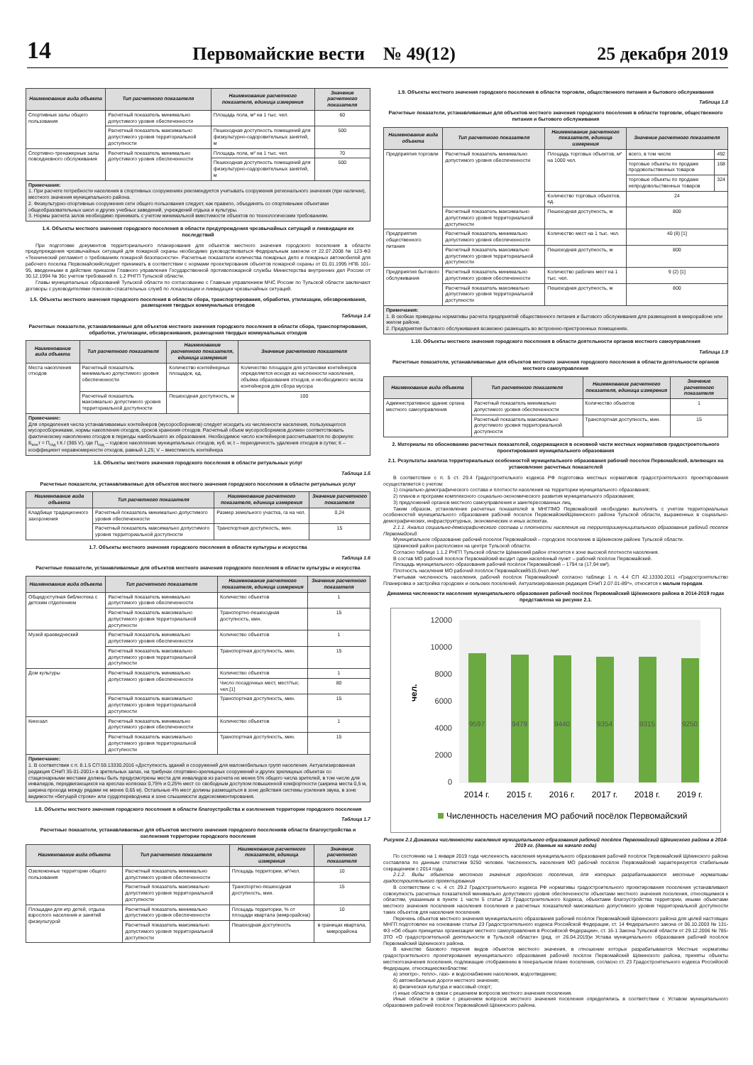14 Первомайские вести № 49(12) 25 декабря 2019
| Наименование вида объекта | Тип расчетного показателя | Наименование расчетного показателя, единица измерения | Значение расчетного показателя |
| --- | --- | --- | --- |
| Спортивные залы общего пользования | Расчетный показатель минимально допустимого уровня обеспеченности | Площадь пола, м² на 1 тыс. чел. | 60 |
| | Расчетный показатель максимально допустимого уровня территориальной доступности | Пешеходная доступность помещений для физкультурно-оздоровительных занятий, м | 500 |
| Спортивно-тренажерные залы повседневного обслуживания | Расчетный показатель минимально допустимого уровня обеспеченности | Площадь пола, м² на 1 тыс. чел. | 70 |
| | | Пешеходная доступность помещений для физкультурно-оздоровительных занятий, м | 500 |
| Примечания: 1. При расчете потребности населения в спортивных сооружениях рекомендуется учитывать сооружения регионального значения (при наличии), местного значения муниципального района. 2. Физкультурно-спортивные сооружения сети общего пользования следует, как правило, объединять со спортивными объектами общеобразовательных школ и других учебных заведений, учреждений отдыха и культуры. 3. Нормы расчета залов необходимо принимать с учетом минимальной вместимости объектов по технологическим требованиям. | | | |
1.4. Объекты местного значения городского поселения в области предупреждения чрезвычайных ситуаций и ликвидации их последствий
При подготовке документов территориального планирования для объектов местного значения городского поселения в области предупреждения чрезвычайных ситуаций для пожарной охраны необходимо руководствоваться Федеральным законом от 22.07.2008 № 123-ФЗ «Технический регламент о требованиях пожарной безопасности». Расчетные показатели количества пожарных депо и пожарных автомобилей для рабочего поселка Первомайскийследует принимать в соответствии с нормами проектирования объектов пожарной охраны от 01.01.1995 НПБ 101-95, введенными в действие приказом Главного управления Государственной противопожарной службы Министерства внутренних дел России от 30.12.1994 № 36с учетом требований п. 1.2 РНГП Тульской области.
Главы муниципальных образований Тульской области по согласованию с Главным управлением МЧС России по Тульской области заключают договоры с руководителями поисково-спасательных служб по локализации и ликвидации чрезвычайных ситуаций.
1.5. Объекты местного значения городского поселения в области сбора, транспортирования, обработки, утилизации, обезвреживания, размещения твердых коммунальных отходов
Таблица 1.4
Расчетные показатели, устанавливаемые для объектов местного значения городского поселения в области сбора, транспортирования, обработки, утилизации, обезвреживания, размещения твердых коммунальных отходов
| Наименование вида объекта | Тип расчетного показателя | Наименование расчетного показателя, единица измерения | Значение расчетного показателя |
| --- | --- | --- | --- |
| Места накопления отходов | Расчетный показатель минимально допустимого уровня обеспеченности | Количество контейнерных площадок, ед. | Количество площадок для установки контейнеров определяется исходя из численности населения, объёма образования отходов, и необходимого числа контейнеров для сбора мусора |
| | Расчетный показатель максимально допустимого уровня территориальной доступности | Пешеходная доступность, м | 100 |
| Примечание: Для определения числа устанавливаемых контейнеров (мусоросборников) следует исходить из численности населения, пользующегося мусоросборниками, нормы накопления отходов, сроков хранения отходов. Расчетный объем мусоросборников должен соответствовать фактическому накоплению отходов в периоды наибольшего их образования. Необходимое число контейнеров рассчитывается по формуле: Б<sub>кон</sub>т = П<sub>год</sub> t К / (365 V), где П<sub>год</sub> – годовое накопление муниципальных отходов, куб. м; t – периодичность удаления отходов в сутки; К – коэффициент неравномерности отходов, равный 1,25; V – вместимость контейнера | | | |
1.6. Объекты местного значения городского поселения в области ритуальных услуг
Таблица 1.5
Расчетные показатели, устанавливаемые для объектов местного значения городского поселения в области ритуальных услуг
| Наименование вида объекта | Тип расчетного показателя | Наименование расчетного показателя, единица измерения | Значение расчетного показателя |
| --- | --- | --- | --- |
| Кладбище традиционного захоронения | Расчетный показатель минимально допустимого уровня обеспеченности | Размер земельного участка, га на чел. | 0,24 |
| | Расчетный показатель максимально допустимого уровня территориальной доступности | Транспортная доступность, мин. | 15 |
1.7. Объекты местного значения городского поселения в области культуры и искусства
Таблица 1.6
Расчетные показатели, устанавливаемые для объектов местного значения городского поселения в области культуры и искусства
| Наименование вида объекта | Тип расчетного показателя | Наименование расчетного показателя, единица измерения | Значение расчетного показателя |
| --- | --- | --- | --- |
| Общедоступная библиотека с детским отделением | Расчетный показатель минимально допустимого уровня обеспеченности | Количество объектов | 1 |
| | Расчетный показатель максимально допустимого уровня территориальной доступности | Транспортно-пешеходная доступность, мин. | 15 |
| Музей краеведческий | Расчетный показатель минимально допустимого уровня обеспеченности | Количество объектов | 1 |
| | Расчетный показатель максимально допустимого уровня территориальной доступности | Транспортная доступность, мин. | 15 |
| Дом культуры | Расчетный показатель минимально допустимого уровня обеспеченности | Количество объектов | 1 |
| | | Число посадочных мест, мест/тыс. чел.[1] | 80 |
| | Расчетный показатель максимально допустимого уровня территориальной доступности | Транспортная доступность, мин. | 15 |
| Кинозал | Расчетный показатель минимально допустимого уровня обеспеченности | Количество объектов | 1 |
| | Расчетный показатель максимально допустимого уровня территориальной доступности | Транспортная доступность, мин. | 15 |
| Примечание: 1. В соответствии с п. 8.1.5 СП 59.13330.2016 «Доступность зданий и сооружений для маломобильных групп населения. Актуализированная редакция СНиП 35-01-2001» в зрительных залах, на трибунах спортивно-зрелищных сооружений и других зрелищных объектах со стационарными местами должны быть предусмотрены места для инвалидов из расчета не менее 5% общего числа зрителей, в том числе для инвалидов, передвигающихся на креслах-колясках 0,75% и 0,25% мест со свободным доступом повышенной комфортности (ширина места 0,5 м, ширина прохода между рядами не менее 0,65 м). Остальные 4% мест должны размещаться в зоне действия системы усиления звука, в зоне видимости «бегущей строки» или сурдопереводчика и зоне слышимости аудиокомментирования. | | | |
1.8. Объекты местного значения городского поселения в области благоустройства и озеленения территории городского поселения
Таблица 1.7
Расчетные показатели, устанавливаемые для объектов местного значения городского поселенияв области благоустройства и озеленения территории городского поселения
| Наименование вида объекта | Тип расчетного показателя | Наименование расчетного показателя, единица измерения | Значение расчетного показателя |
| --- | --- | --- | --- |
| Озелененные территории общего пользования | Расчетный показатель минимально допустимого уровня обеспеченности | Площадь территории, м²/чел. | 10 |
| | Расчетный показатель максимально допустимого уровня территориальной доступности | Транспортно-пешеходная доступность, мин. | 15 |
| Площадки для игр детей, отдыха взрослого населения и занятий физкультурой | Расчетный показатель минимально допустимого уровня обеспеченности | Площадь территории, % от площади квартала (микрорайона) | 10 |
| | Расчетный показатель максимально допустимого уровня территориальной доступности | Пешеходная доступность | в границах квартала, микрорайона |
1.9. Объекты местного значения городского поселения в области торговли, общественного питания и бытового обслуживания
Таблица 1.8
Расчетные показатели, устанавливаемые для объектов местного значения городского поселения в области торговли, общественного питания и бытового обслуживания
| Наименование вида объекта | Тип расчетного показателя | Наименование расчетного показателя, единица измерения | Значение расчетного показателя | |
| --- | --- | --- | --- | --- |
| Предприятия торговли | Расчетный показатель минимально допустимого уровня обеспеченности | Площадь торговых объектов, м² на 1000 чел. | всего, в том числе | 492 |
| | | | торговые объекты по продаже продовольственных товаров | 168 |
| | | | торговые объекты по продаже непродовольственных товаров | 324 |
| | | Количество торговых объектов, ед. | 24 | |
| | Расчетный показатель максимально допустимого уровня территориальной доступности | Пешеходная доступность, м | 800 | |
| Предприятия общественного питания | Расчетный показатель минимально допустимого уровня обеспеченности | Количество мест на 1 тыс. чел. | 40 (8) [1] | |
| | Расчетный показатель максимально допустимого уровня территориальной доступности | Пешеходная доступность, м | 800 | |
| Предприятия бытового обслуживания | Расчетный показатель минимально допустимого уровня обеспеченности | Количество рабочих мест на 1 тыс. чел. | 9 (2) [1] | |
| | Расчетный показатель максимально допустимого уровня территориальной доступности | Пешеходная доступность, м | 800 | |
| Примечания: 1. В скобках приведены нормативы расчета предприятий общественного питания и бытового обслуживания для размещения в микрорайоне или жилом районе. 2. Предприятия бытового обслуживания возможно размещать во встроенно-пристроенных помещениях. | | | | |
1.10. Объекты местного значения городского поселения в области деятельности органов местного самоуправления
Таблица 1.9
Расчетные показатели, устанавливаемые для объектов местного значения городского поселения в области деятельности органов местного самоуправления
| Наименование вида объекта | Тип расчетного показателя | Наименование расчетного показателя, единица измерения | Значение расчетного показателя |
| --- | --- | --- | --- |
| Административное здание органа местного самоуправления | Расчетный показатель минимально допустимого уровня обеспеченности | Количество объектов | 1 |
| | Расчетный показатель максимально допустимого уровня территориальной доступности | Транспортная доступность, мин. | 15 |
2. Материалы по обоснованию расчетных показателей, содержащихся в основной части местных нормативов градостроительного проектирования муниципального образования
2.1. Результаты анализа территориальных особенностей муниципального образования рабочий поселок Первомайский, влияющих на установление расчетных показателей
В соответствии с п. 5 ст. 29.4 Градостроительного кодекса РФ подготовка местных нормативов градостроительного проектирования осуществляется с учетом:
1) социально-демографического состава и плотности населения на территории муниципального образования;
2) планов и программ комплексного социально-экономического развития муниципального образования;
3) предложений органов местного самоуправления и заинтересованных лиц.
Таким образом, установление расчетных показателей в МНГПМО Первомайский необходимо выполнять с учетом территориальных особенностей муниципального образования рабочий поселок ПервомайскийЩёкинского района Тульской области, выраженных в социально-демографических, инфраструктурных, экономических и иных аспектах.
2.1.1. Анализ социально-демографического состава и плотности населения на территориимуниципального образования рабочий поселок Первомайский
Муниципальное образование рабочий поселок Первомайский – городское поселение в Щёкинском районе Тульской области.
Щёкинский район расположен на центре Тульской области.
Согласно таблице 1.1.2 РНГП Тульской области Щёкинский район относится к зоне высокой плотности населения.
В состав МО рабочий посёлок Первомайский входит один населённый пункт – рабочий посёлок Первомайский.
Площадь муниципального образования рабочий посёлок Первомайский – 1794 га (17,94 км²).
Плотность населения МО рабочий посёлок Первомайский515,6чел./км².
Учитывая численность населения, рабочий посёлок Первомайский согласно таблице 1 п. 4.4 СП 42.13330.2011 «Градостроительство Планировка и застройка городских и сельских поселений. Актуализированная редакция СНиП 2.07.01-89*», относится к малым городам.
Динамика численности населения муниципального образования рабочий посёлок Первомайский Щёкинского района в 2014-2019 годах представлена на рисунке 2.1.
12000
10000
8000
6000
4000
2000
0
чел.
9597
9479
9440
9354
9315
9250
2014 г.
2015 г.
2016 г.
2017 г.
2018 г.
2019 г.
Численность населения МО рабочий посёлок Первомайский
Рисунок 2.1 Динамика численности населения муниципального образования рабочий посёлок Первомайский Щёкинского района в 2014-2019 гг. (данные на начало года)
По состоянию на 1 января 2019 года численность населения муниципального образования рабочий посёлок Первомайский Щёкинского района составляла по данным статистики 9250 человек. Численность населения МО рабочий посёлок Первомайский характеризуется стабильным сокращением с 2014 года.
2.1.2. Виды объектов местного значения городского поселения, для которых разрабатываются местные нормативы градостроительного проектирования
В соответствии с ч. 4 ст. 29.2 Градостроительного кодекса РФ нормативы градостроительного проектирования поселения устанавливают совокупность расчетных показателей минимально допустимого уровня обеспеченности объектами местного значения поселения, относящимися к областям, указанным в пункте 1 части 5 статьи 23 Градостроительного Кодекса, объектами благоустройства территории, иными объектами местного значения поселения населения поселения и расчетных показателей максимально допустимого уровня территориальной доступности таких объектов для населения поселения.
Перечень объектов местного значения муниципального образования рабочий посёлок Первомайский Щёкинского района для целей настоящих МНГП подготовлен на основании статьи 23 Градостроительного кодекса Российской Федерации, ст. 14 Федерального закона от 06.10.2003 № 131-ФЗ «Об общих принципах организации местного самоуправления в Российской Федерации», ст. 16-1 Закона Тульской области от 29.12.2006 № 785-ЗТО «О градостроительной деятельности в Тульской области» (ред. от 26.04.2019)и Устава муниципального образования рабочий посёлок Первомайский Щёкинского района.
В качестве базового перечня видов объектов местного значения, в отношении которых разрабатываются Местные нормативы градостроительного проектирования муниципального образования рабочий посёлок Первомайский Щёкинского района, приняты объекты местногозначения поселения, подлежащие отображению в генеральном плане поселения, согласно ст. 23 Градостроительного кодекса Российской Федерации, относящиесякобластям:
а) электро-, тепло-, газо- и водоснабжение населения, водоотведение;
б) автомобильные дороги местного значения;
в) физическая культура и массовый спорт;
г) иные области в связи с решением вопросов местного значения поселения.
Иные области в связи с решением вопросов местного значения поселения определялись в соответствии с Уставом муниципального образования рабочий посёлок Первомайский Щёкинского района.